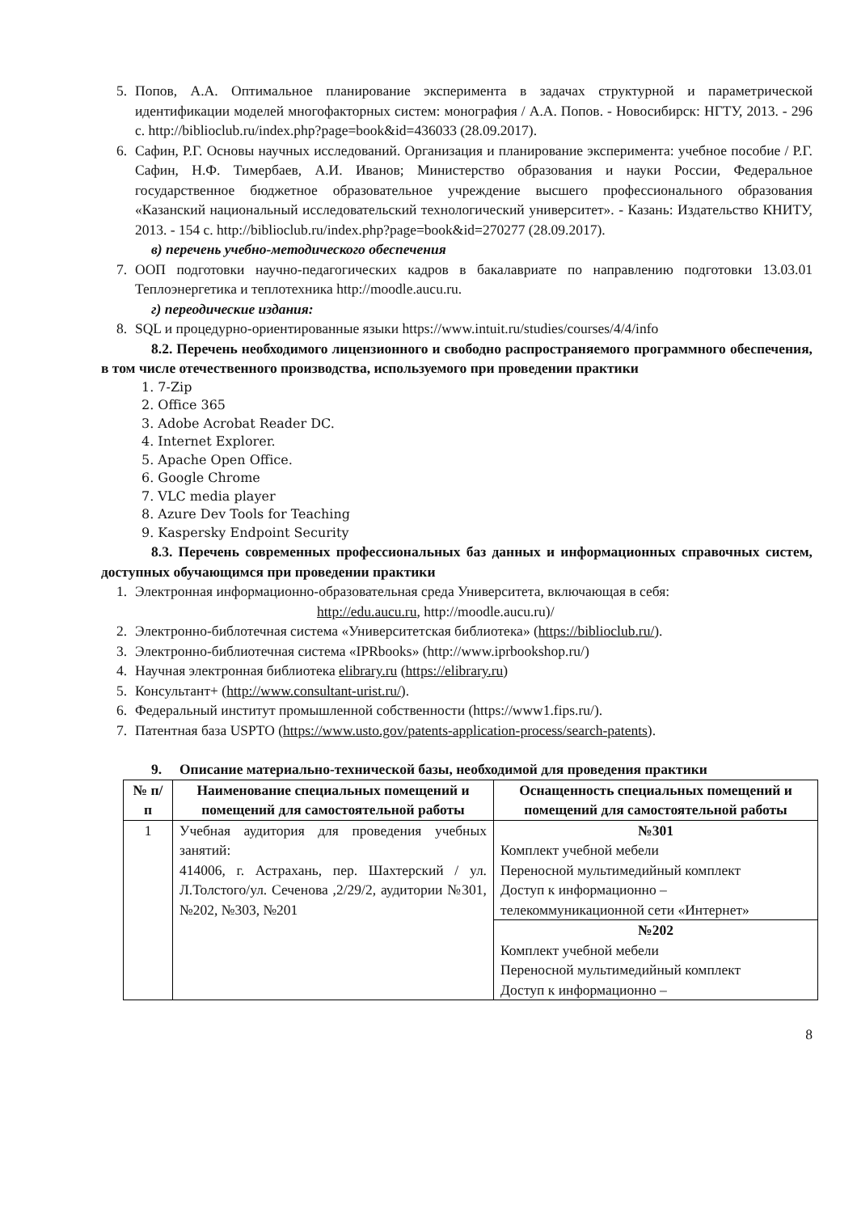5. Попов, А.А. Оптимальное планирование эксперимента в задачах структурной и параметрической идентификации моделей многофакторных систем: монография / А.А. Попов. - Новосибирск: НГТУ, 2013. - 296 с. http://biblioclub.ru/index.php?page=book&id=436033 (28.09.2017).
6. Сафин, Р.Г. Основы научных исследований. Организация и планирование эксперимента: учебное пособие / Р.Г. Сафин, Н.Ф. Тимербаев, А.И. Иванов; Министерство образования и науки России, Федеральное государственное бюджетное образовательное учреждение высшего профессионального образования «Казанский национальный исследовательский технологический университет». - Казань: Издательство КНИТУ, 2013. - 154 с. http://biblioclub.ru/index.php?page=book&id=270277 (28.09.2017).
в) перечень учебно-методического обеспечения
7. ООП подготовки научно-педагогических кадров в бакалавриате по направлению подготовки 13.03.01 Теплоэнергетика и теплотехника http://moodle.aucu.ru.
г) переодические издания:
8. SQL и процедурно-ориентированные языки https://www.intuit.ru/studies/courses/4/4/info
8.2. Перечень необходимого лицензионного и свободно распространяемого программного обеспечения, в том числе отечественного производства, используемого при проведении практики
1. 7-Zip
2. Office 365
3. Adobe Acrobat Reader DC.
4. Internet Explorer.
5. Apache Open Office.
6. Google Chrome
7. VLC media player
8. Azure Dev Tools for Teaching
9. Kaspersky Endpoint Security
8.3. Перечень современных профессиональных баз данных и информационных справочных систем, доступных обучающимся при проведении практики
1. Электронная информационно-образовательная среда Университета, включающая в себя:
http://edu.aucu.ru, http://moodle.aucu.ru)/
2. Электронно-библотечная система «Университетская библиотека» (https://biblioclub.ru/).
3. Электронно-библиотечная система «IPRbooks» (http://www.iprbookshop.ru/)
4. Научная электронная библиотека elibrary.ru (https://elibrary.ru)
5. Консультант+ (http://www.consultant-urist.ru/).
6. Федеральный институт промышленной собственности (https://www1.fips.ru/).
7. Патентная база USPTO (https://www.usto.gov/patents-application-process/search-patents).
9. Описание материально-технической базы, необходимой для проведения практики
| № п/п | Наименование специальных помещений и помещений для самостоятельной работы | Оснащенность специальных помещений и помещений для самостоятельной работы |
| --- | --- | --- |
| 1 | Учебная аудитория для проведения учебных занятий: 414006, г. Астрахань, пер. Шахтерский / ул. Л.Толстого/ул. Сеченова ,2/29/2, аудитории №301, №202, №303, №201 | №301 Комплект учебной мебели Переносной мультимедийный комплект Доступ к информационно – телекоммуникационной сети «Интернет» |
| | | №202 Комплект учебной мебели Переносной мультимедийный комплект Доступ к информационно – |
8